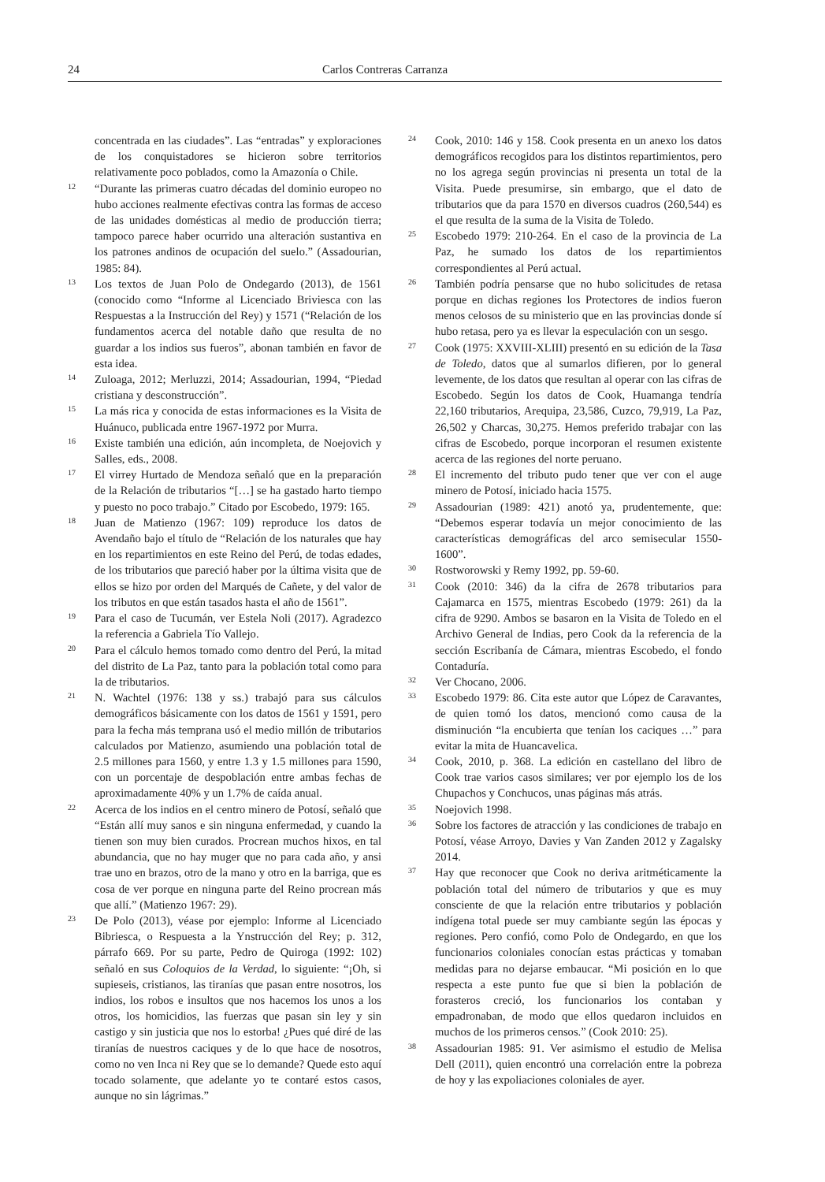24 Carlos Contreras Carranza
concentrada en las ciudades”. Las “entradas” y exploraciones de los conquistadores se hicieron sobre territorios relativamente poco poblados, como la Amazonía o Chile.
12 “Durante las primeras cuatro décadas del dominio europeo no hubo acciones realmente efectivas contra las formas de acceso de las unidades domésticas al medio de producción tierra; tampoco parece haber ocurrido una alteración sustantiva en los patrones andinos de ocupación del suelo.” (Assadourian, 1985: 84).
13 Los textos de Juan Polo de Ondegardo (2013), de 1561 (conocido como “Informe al Licenciado Briviesca con las Respuestas a la Instrucción del Rey) y 1571 (“Relación de los fundamentos acerca del notable daño que resulta de no guardar a los indios sus fueros”, abonan también en favor de esta idea.
14 Zuloaga, 2012; Merluzzi, 2014; Assadourian, 1994, “Piedad cristiana y desconstrucción”.
15 La más rica y conocida de estas informaciones es la Visita de Huánuco, publicada entre 1967-1972 por Murra.
16 Existe también una edición, aún incompleta, de Noejovich y Salles, eds., 2008.
17 El virrey Hurtado de Mendoza señaló que en la preparación de la Relación de tributarios “[…] se ha gastado harto tiempo y puesto no poco trabajo.” Citado por Escobedo, 1979: 165.
18 Juan de Matienzo (1967: 109) reproduce los datos de Avendaño bajo el título de “Relación de los naturales que hay en los repartimientos en este Reino del Perú, de todas edades, de los tributarios que pareció haber por la última visita que de ellos se hizo por orden del Marqués de Cañete, y del valor de los tributos en que están tasados hasta el año de 1561”.
19 Para el caso de Tucumán, ver Estela Noli (2017). Agradezco la referencia a Gabriela Tío Vallejo.
20 Para el cálculo hemos tomado como dentro del Perú, la mitad del distrito de La Paz, tanto para la población total como para la de tributarios.
21 N. Wachtel (1976: 138 y ss.) trabajó para sus cálculos demográficos básicamente con los datos de 1561 y 1591, pero para la fecha más temprana usó el medio millón de tributarios calculados por Matienzo, asumiendo una población total de 2.5 millones para 1560, y entre 1.3 y 1.5 millones para 1590, con un porcentaje de despoblación entre ambas fechas de aproximadamente 40% y un 1.7% de caída anual.
22 Acerca de los indios en el centro minero de Potosí, señaló que “Están allí muy sanos e sin ninguna enfermedad, y cuando la tienen son muy bien curados. Procrean muchos hixos, en tal abundancia, que no hay muger que no para cada año, y ansi trae uno en brazos, otro de la mano y otro en la barriga, que es cosa de ver porque en ninguna parte del Reino procrean más que allí.” (Matienzo 1967: 29).
23 De Polo (2013), véase por ejemplo: Informe al Licenciado Bibriesca, o Respuesta a la Ynstrucción del Rey; p. 312, párrafo 669. Por su parte, Pedro de Quiroga (1992: 102) señaló en sus Coloquios de la Verdad, lo siguiente: “¡Oh, si supieseis, cristianos, las tiranías que pasan entre nosotros, los indios, los robos e insultos que nos hacemos los unos a los otros, los homicidios, las fuerzas que pasan sin ley y sin castigo y sin justicia que nos lo estorba! ¿Pues qué diré de las tiranías de nuestros caciques y de lo que hace de nosotros, como no ven Inca ni Rey que se lo demande? Quede esto aquí tocado solamente, que adelante yo te contaré estos casos, aunque no sin lágrimas.”
24 Cook, 2010: 146 y 158. Cook presenta en un anexo los datos demográficos recogidos para los distintos repartimientos, pero no los agrega según provincias ni presenta un total de la Visita. Puede presumirse, sin embargo, que el dato de tributarios que da para 1570 en diversos cuadros (260,544) es el que resulta de la suma de la Visita de Toledo.
25 Escobedo 1979: 210-264. En el caso de la provincia de La Paz, he sumado los datos de los repartimientos correspondientes al Perú actual.
26 También podría pensarse que no hubo solicitudes de retasa porque en dichas regiones los Protectores de indios fueron menos celosos de su ministerio que en las provincias donde sí hubo retasa, pero ya es llevar la especulación con un sesgo.
27 Cook (1975: XXVIII-XLIII) presentó en su edición de la Tasa de Toledo, datos que al sumarlos difieren, por lo general levemente, de los datos que resultan al operar con las cifras de Escobedo. Según los datos de Cook, Huamanga tendría 22,160 tributarios, Arequipa, 23,586, Cuzco, 79,919, La Paz, 26,502 y Charcas, 30,275. Hemos preferido trabajar con las cifras de Escobedo, porque incorporan el resumen existente acerca de las regiones del norte peruano.
28 El incremento del tributo pudo tener que ver con el auge minero de Potosí, iniciado hacia 1575.
29 Assadourian (1989: 421) anotó ya, prudentemente, que: “Debemos esperar todavía un mejor conocimiento de las características demográficas del arco semisecular 1550-1600”.
30 Rostworowski y Remy 1992, pp. 59-60.
31 Cook (2010: 346) da la cifra de 2678 tributarios para Cajamarca en 1575, mientras Escobedo (1979: 261) da la cifra de 9290. Ambos se basaron en la Visita de Toledo en el Archivo General de Indias, pero Cook da la referencia de la sección Escribanía de Cámara, mientras Escobedo, el fondo Contaduría.
32 Ver Chocano, 2006.
33 Escobedo 1979: 86. Cita este autor que López de Caravantes, de quien tomó los datos, mencionó como causa de la disminución “la encubierta que tenían los caciques …” para evitar la mita de Huancavelica.
34 Cook, 2010, p. 368. La edición en castellano del libro de Cook trae varios casos similares; ver por ejemplo los de los Chupachos y Conchucos, unas páginas más atrás.
35 Noejovich 1998.
36 Sobre los factores de atracción y las condiciones de trabajo en Potosí, véase Arroyo, Davies y Van Zanden 2012 y Zagalsky 2014.
37 Hay que reconocer que Cook no deriva aritméticamente la población total del número de tributarios y que es muy consciente de que la relación entre tributarios y población indígena total puede ser muy cambiante según las épocas y regiones. Pero confió, como Polo de Ondegardo, en que los funcionarios coloniales conocían estas prácticas y tomaban medidas para no dejarse embaucar. “Mi posición en lo que respecta a este punto fue que si bien la población de forasteros creció, los funcionarios los contaban y empadronaban, de modo que ellos quedaron incluidos en muchos de los primeros censos.” (Cook 2010: 25).
38 Assadourian 1985: 91. Ver asimismo el estudio de Melisa Dell (2011), quien encontró una correlación entre la pobreza de hoy y las expoliaciones coloniales de ayer.